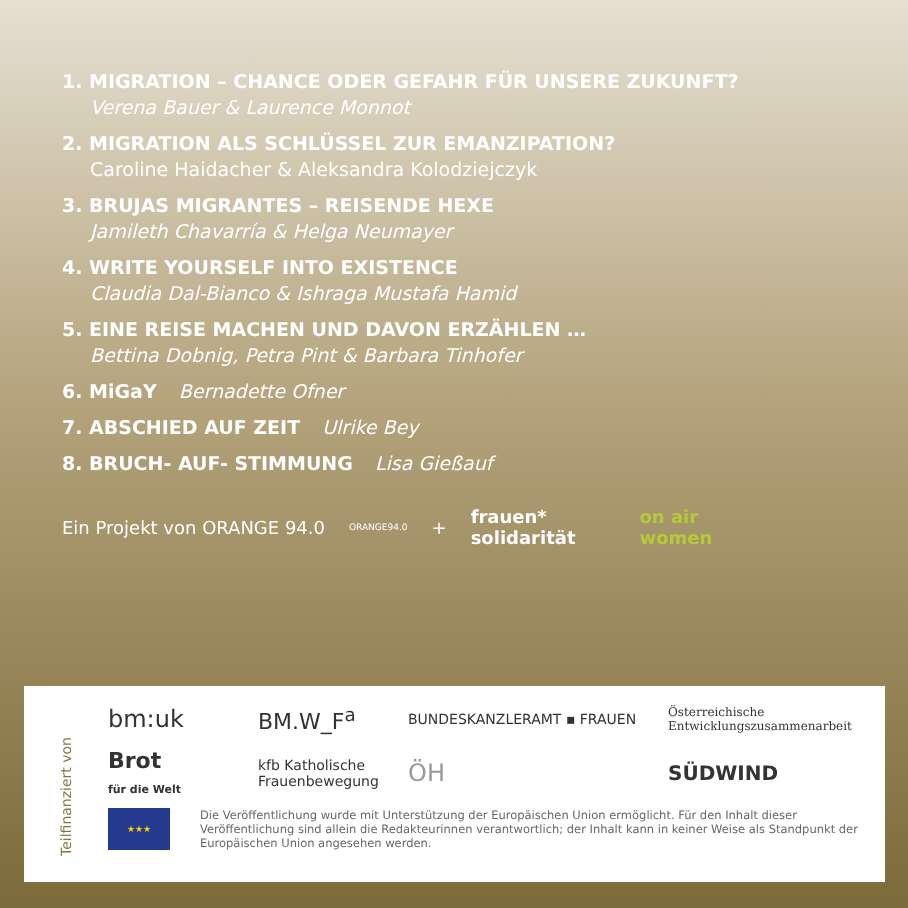1. MIGRATION – CHANCE ODER GEFAHR FÜR UNSERE ZUKUNFT?
Verena Bauer & Laurence Monnot
2. MIGRATION ALS SCHLÜSSEL ZUR EMANZIPATION?
Caroline Haidacher & Aleksandra Kolodziejczyk
3. BRUJAS MIGRANTES – REISENDE HEXE
Jamileth Chavarría & Helga Neumayer
4. WRITE YOURSELF INTO EXISTENCE
Claudia Dal-Bianco & Ishraga Mustafa Hamid
5. EINE REISE MACHEN UND DAVON ERZÄHLEN …
Bettina Dobnig, Petra Pint & Barbara Tinhofer
6. MiGaY Bernadette Ofner
7. ABSCHIED AUF ZEIT Ulrike Bey
8. BRUCH- AUF- STIMMUNG Lisa Gießauf
Ein Projekt von ORANGE 94.0 ORANGE94.0 + frauen*
solidarität on air
women
Teilfinanziert von
bm:uk BM.W_F<sup>a</sup> BUNDESKANZLERAMT ▪ FRAUEN Österreichische
Entwicklungszusammenarbeit Brot
für die Welt kfb Katholische
Frauenbewegung ÖH SÜDWIND
★★★
Die Veröffentlichung wurde mit Unterstützung der Europäischen Union ermöglicht. Für den Inhalt dieser Veröffentlichung sind allein die Redakteurinnen verantwortlich; der Inhalt kann in keiner Weise als Standpunkt der Europäischen Union angesehen werden.